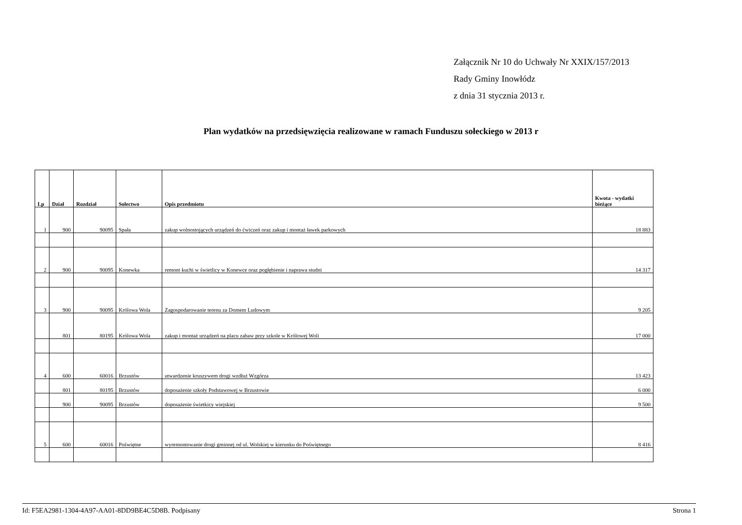Załącznik Nr 10 do Uchwały Nr XXIX/157/2013
Rady Gminy Inowłódz
z dnia 31 stycznia 2013 r.
Plan wydatków na przedsięwzięcia realizowane w ramach Funduszu sołeckiego w 2013 r
| Lp | Dział | Rozdział | Sołectwo | Opis przedmiotu | Kwota - wydatki bieżące |
| --- | --- | --- | --- | --- | --- |
| 1 | 900 | 90095 | Spała | zakup wolnostojących urządzeń do ćwiczeń oraz zakup i montaż ławek parkowych | 18 883 |
| 2 | 900 | 90095 | Konewka | remont kuchi w świetlicy w Konewce oraz pogłębienie i naprawa studni | 14 317 |
| 3 | 900 | 90095 | Królowa Wola | Zagospodarowanie terenu za Domem Ludowym | 9 205 |
| | 801 | 80195 | Królowa Wola | zakup i montaż urządzeń na placu zabaw przy szkole w Królowej Woli | 17 000 |
| 4 | 600 | 60016 | Brzustów | utwardzenie kruszywem drogi wzdłuż Wzgórza | 13 423 |
| | 801 | 80195 | Brzustów | doposażenie szkoły Podstawowej w Brzustowie | 6 000 |
| | 900 | 90095 | Brzustów | doposażenie świetkicy wiejskiej | 9 500 |
| 5 | 600 | 60016 | Poświętne | wyremontowanie drogi gminnej od ul. Wolskiej w kierunku do Poświętnego | 8 416 |
Id: F5EA2981-1304-4A97-AA01-8DD9BE4C5D8B. Podpisany Strona 1